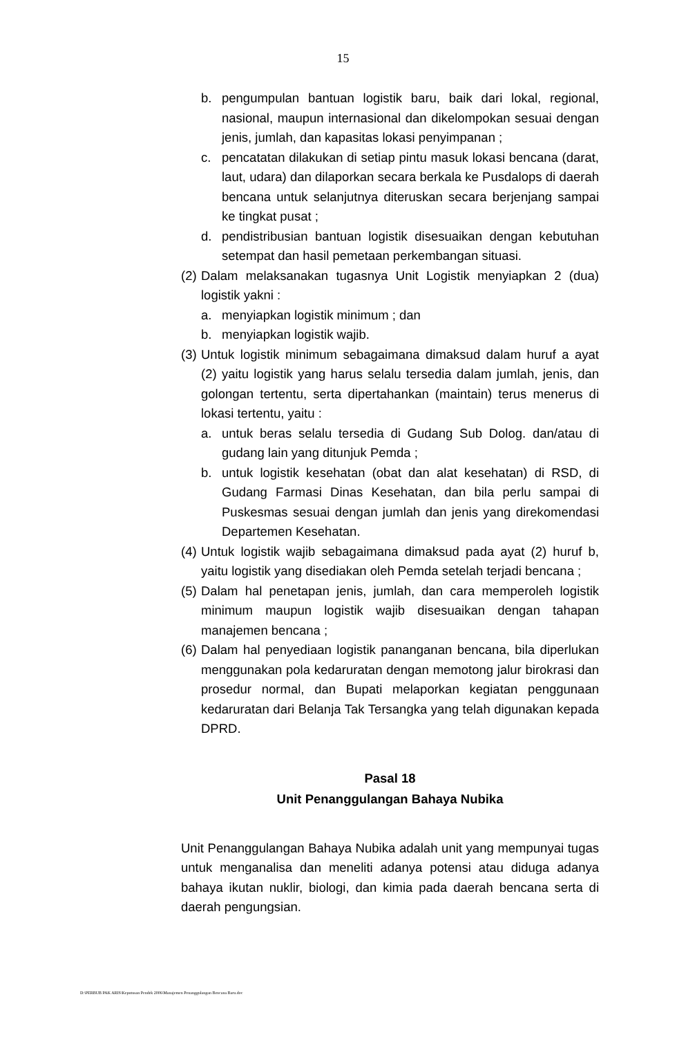15
b. pengumpulan bantuan logistik baru, baik dari lokal, regional, nasional, maupun internasional dan dikelompokan sesuai dengan jenis, jumlah, dan kapasitas lokasi penyimpanan ;
c. pencatatan dilakukan di setiap pintu masuk lokasi bencana (darat, laut, udara) dan dilaporkan secara berkala ke Pusdalops di daerah bencana untuk selanjutnya diteruskan secara berjenjang sampai ke tingkat pusat ;
d. pendistribusian bantuan logistik disesuaikan dengan kebutuhan setempat dan hasil pemetaan perkembangan situasi.
(2) Dalam melaksanakan tugasnya Unit Logistik menyiapkan 2 (dua) logistik yakni :
a. menyiapkan logistik minimum ; dan
b. menyiapkan logistik wajib.
(3) Untuk logistik minimum sebagaimana dimaksud dalam huruf a ayat (2) yaitu logistik yang harus selalu tersedia dalam jumlah, jenis, dan golongan tertentu, serta dipertahankan (maintain) terus menerus di lokasi tertentu, yaitu :
a. untuk beras selalu tersedia di Gudang Sub Dolog. dan/atau di gudang lain yang ditunjuk Pemda ;
b. untuk logistik kesehatan (obat dan alat kesehatan) di RSD, di Gudang Farmasi Dinas Kesehatan, dan bila perlu sampai di Puskesmas sesuai dengan jumlah dan jenis yang direkomendasi Departemen Kesehatan.
(4) Untuk logistik wajib sebagaimana dimaksud pada ayat (2) huruf b, yaitu logistik yang disediakan oleh Pemda setelah terjadi bencana ;
(5) Dalam hal penetapan jenis, jumlah, dan cara memperoleh logistik minimum maupun logistik wajib disesuaikan dengan tahapan manajemen bencana ;
(6) Dalam hal penyediaan logistik pananganan bencana, bila diperlukan menggunakan pola kedaruratan dengan memotong jalur birokrasi dan prosedur normal, dan Bupati melaporkan kegiatan penggunaan kedaruratan dari Belanja Tak Tersangka yang telah digunakan kepada DPRD.
Pasal 18
Unit Penanggulangan Bahaya Nubika
Unit Penanggulangan Bahaya Nubika adalah unit yang mempunyai tugas untuk menganalisa dan meneliti adanya potensi atau diduga adanya bahaya ikutan nuklir, biologi, dan kimia pada daerah bencana serta di daerah pengungsian.
D:\PERBUB PAK ARIS\Keputusan Pendek 2006\Manajemen Penanggulangan Bencana Baru.doc